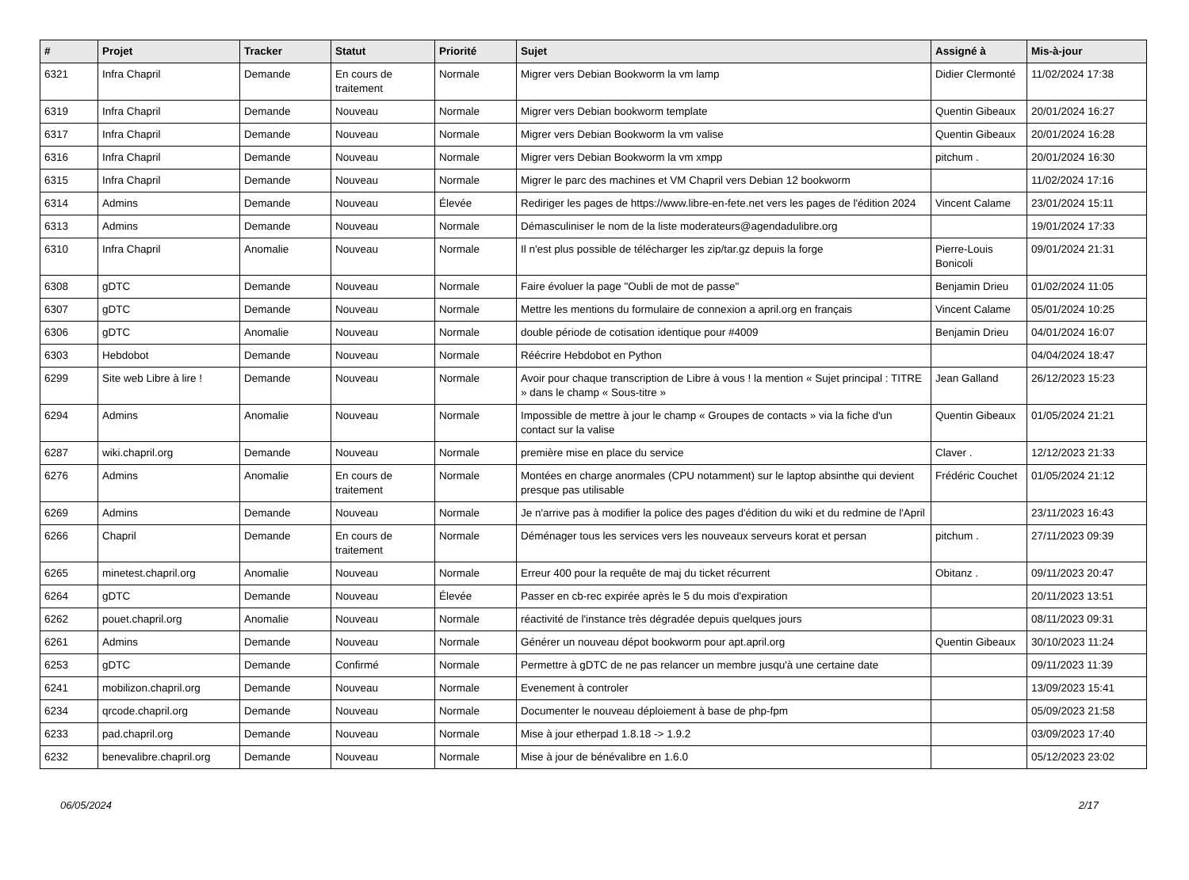| # | Projet | Tracker | Statut | Priorité | Sujet | Assigné à | Mis-à-jour |
| --- | --- | --- | --- | --- | --- | --- | --- |
| 6321 | Infra Chapril | Demande | En cours de traitement | Normale | Migrer vers Debian Bookworm la vm lamp | Didier Clermonté | 11/02/2024 17:38 |
| 6319 | Infra Chapril | Demande | Nouveau | Normale | Migrer vers Debian bookworm template | Quentin Gibeaux | 20/01/2024 16:27 |
| 6317 | Infra Chapril | Demande | Nouveau | Normale | Migrer vers Debian Bookworm la vm valise | Quentin Gibeaux | 20/01/2024 16:28 |
| 6316 | Infra Chapril | Demande | Nouveau | Normale | Migrer vers Debian Bookworm la vm xmpp | pitchum . | 20/01/2024 16:30 |
| 6315 | Infra Chapril | Demande | Nouveau | Normale | Migrer le parc des machines et VM Chapril vers Debian 12 bookworm | | 11/02/2024 17:16 |
| 6314 | Admins | Demande | Nouveau | Élevée | Rediriger les pages de https://www.libre-en-fete.net vers les pages de l'édition 2024 | Vincent Calame | 23/01/2024 15:11 |
| 6313 | Admins | Demande | Nouveau | Normale | Démasculiniser le nom de la liste moderateurs@agendadulibre.org | | 19/01/2024 17:33 |
| 6310 | Infra Chapril | Anomalie | Nouveau | Normale | Il n'est plus possible de télécharger les zip/tar.gz depuis la forge | Pierre-Louis Bonicoli | 09/01/2024 21:31 |
| 6308 | gDTC | Demande | Nouveau | Normale | Faire évoluer la page "Oubli de mot de passe" | Benjamin Drieu | 01/02/2024 11:05 |
| 6307 | gDTC | Demande | Nouveau | Normale | Mettre les mentions du formulaire de connexion a april.org en français | Vincent Calame | 05/01/2024 10:25 |
| 6306 | gDTC | Anomalie | Nouveau | Normale | double période de cotisation identique pour #4009 | Benjamin Drieu | 04/01/2024 16:07 |
| 6303 | Hebdobot | Demande | Nouveau | Normale | Réécrire Hebdobot en Python | | 04/04/2024 18:47 |
| 6299 | Site web Libre à lire ! | Demande | Nouveau | Normale | Avoir pour chaque transcription de Libre à vous ! la mention « Sujet principal : TITRE » dans le champ « Sous-titre » | Jean Galland | 26/12/2023 15:23 |
| 6294 | Admins | Anomalie | Nouveau | Normale | Impossible de mettre à jour le champ « Groupes de contacts » via la fiche d'un contact sur la valise | Quentin Gibeaux | 01/05/2024 21:21 |
| 6287 | wiki.chapril.org | Demande | Nouveau | Normale | première mise en place du service | Claver . | 12/12/2023 21:33 |
| 6276 | Admins | Anomalie | En cours de traitement | Normale | Montées en charge anormales (CPU notamment) sur le laptop absinthe qui devient presque pas utilisable | Frédéric Couchet | 01/05/2024 21:12 |
| 6269 | Admins | Demande | Nouveau | Normale | Je n'arrive pas à modifier la police des pages d'édition du wiki et du redmine de l'April | | 23/11/2023 16:43 |
| 6266 | Chapril | Demande | En cours de traitement | Normale | Déménager tous les services vers les nouveaux serveurs korat et persan | pitchum . | 27/11/2023 09:39 |
| 6265 | minetest.chapril.org | Anomalie | Nouveau | Normale | Erreur 400 pour la requête de maj du ticket récurrent | Obitanz . | 09/11/2023 20:47 |
| 6264 | gDTC | Demande | Nouveau | Élevée | Passer en cb-rec expirée après le 5 du mois d'expiration | | 20/11/2023 13:51 |
| 6262 | pouet.chapril.org | Anomalie | Nouveau | Normale | réactivité de l'instance très dégradée depuis quelques jours | | 08/11/2023 09:31 |
| 6261 | Admins | Demande | Nouveau | Normale | Générer un nouveau dépot bookworm pour apt.april.org | Quentin Gibeaux | 30/10/2023 11:24 |
| 6253 | gDTC | Demande | Confirmé | Normale | Permettre à gDTC de ne pas relancer un membre jusqu'à une certaine date | | 09/11/2023 11:39 |
| 6241 | mobilizon.chapril.org | Demande | Nouveau | Normale | Evenement à controler | | 13/09/2023 15:41 |
| 6234 | qrcode.chapril.org | Demande | Nouveau | Normale | Documenter le nouveau déploiement à base de php-fpm | | 05/09/2023 21:58 |
| 6233 | pad.chapril.org | Demande | Nouveau | Normale | Mise à jour etherpad 1.8.18 -> 1.9.2 | | 03/09/2023 17:40 |
| 6232 | benevalibre.chapril.org | Demande | Nouveau | Normale | Mise à jour de bénévalibre en 1.6.0 | | 05/12/2023 23:02 |
06/05/2024 2/17